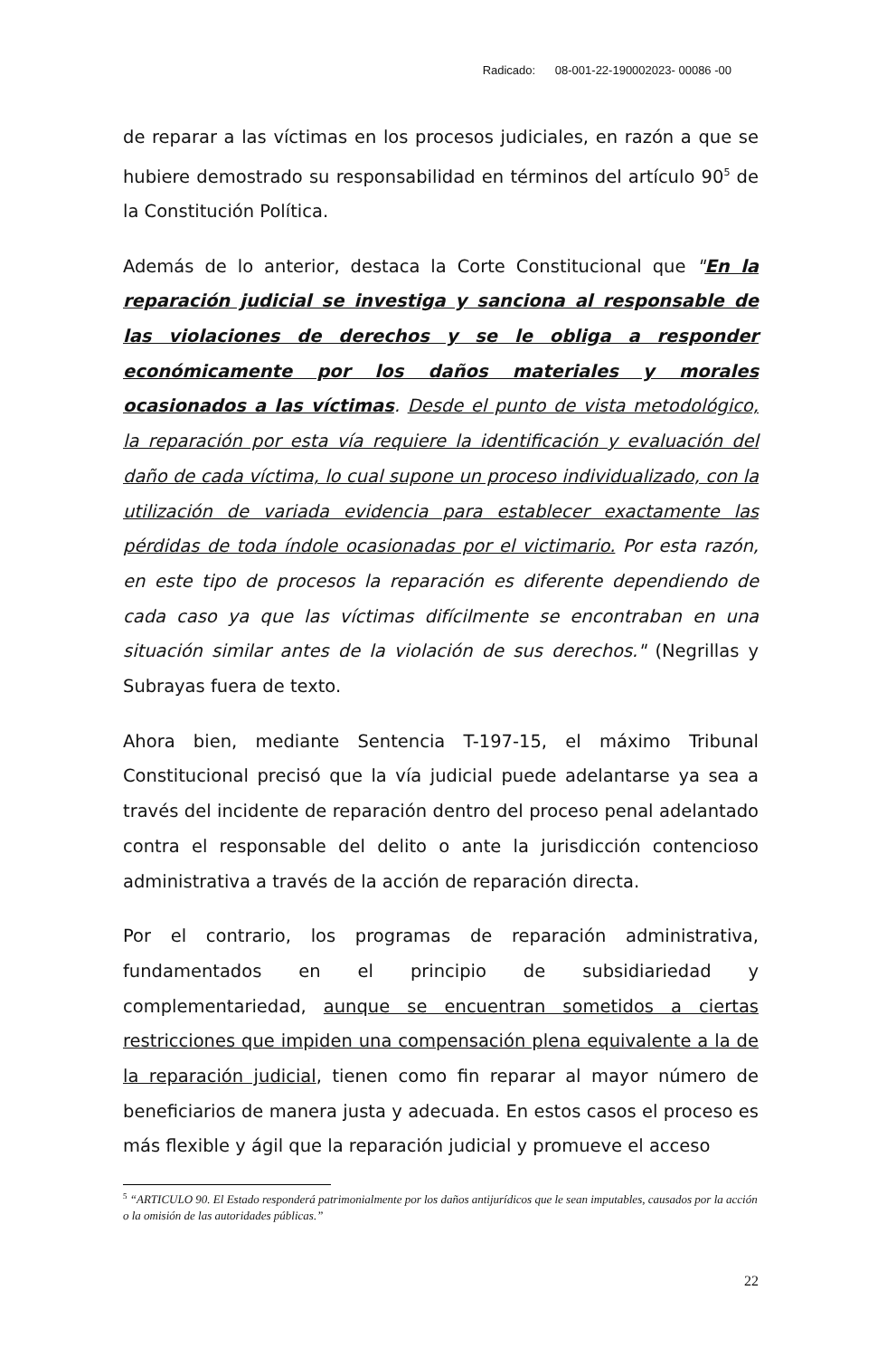Radicado: 08-001-22-190002023- 00086 -00
de reparar a las víctimas en los procesos judiciales, en razón a que se hubiere demostrado su responsabilidad en términos del artículo 90<sup>5</sup> de la Constitución Política.
Además de lo anterior, destaca la Corte Constitucional que "En la reparación judicial se investiga y sanciona al responsable de las violaciones de derechos y se le obliga a responder económicamente por los daños materiales y morales ocasionados a las víctimas. Desde el punto de vista metodológico, la reparación por esta vía requiere la identificación y evaluación del daño de cada víctima, lo cual supone un proceso individualizado, con la utilización de variada evidencia para establecer exactamente las pérdidas de toda índole ocasionadas por el victimario. Por esta razón, en este tipo de procesos la reparación es diferente dependiendo de cada caso ya que las víctimas difícilmente se encontraban en una situación similar antes de la violación de sus derechos." (Negrillas y Subrayas fuera de texto.
Ahora bien, mediante Sentencia T-197-15, el máximo Tribunal Constitucional precisó que la vía judicial puede adelantarse ya sea a través del incidente de reparación dentro del proceso penal adelantado contra el responsable del delito o ante la jurisdicción contencioso administrativa a través de la acción de reparación directa.
Por el contrario, los programas de reparación administrativa, fundamentados en el principio de subsidiariedad y complementariedad, aunque se encuentran sometidos a ciertas restricciones que impiden una compensación plena equivalente a la de la reparación judicial, tienen como fin reparar al mayor número de beneficiarios de manera justa y adecuada. En estos casos el proceso es más flexible y ágil que la reparación judicial y promueve el acceso
<sup>5</sup> “ARTICULO 90. El Estado responderá patrimonialmente por los daños antijurídicos que le sean imputables, causados por la acción o la omisión de las autoridades públicas.”
22